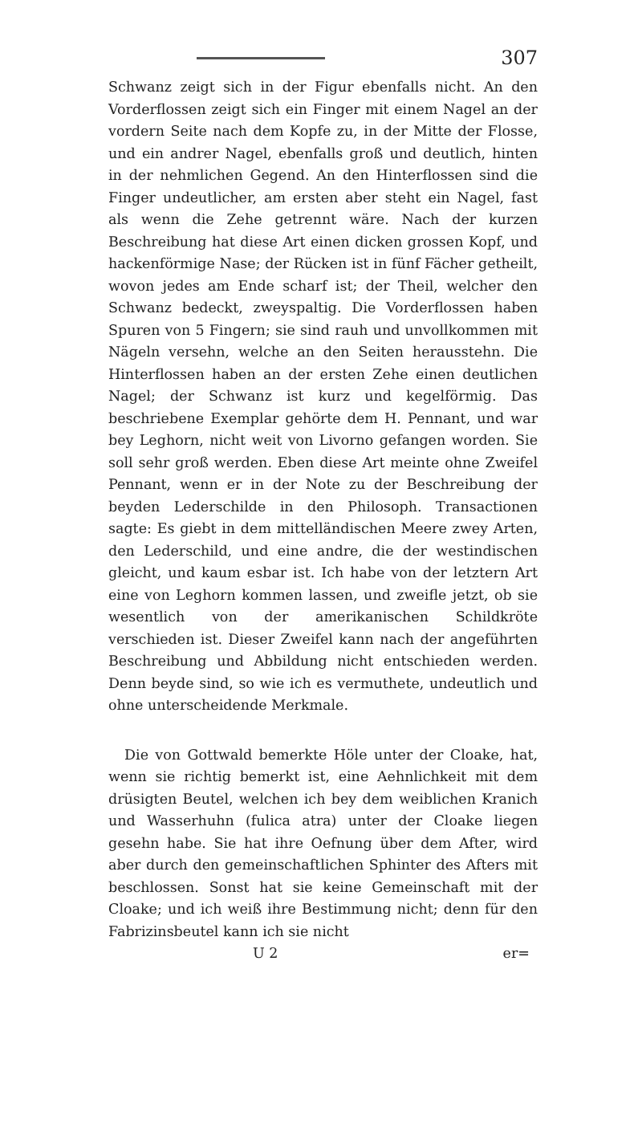307
Schwanz zeigt sich in der Figur ebenfalls nicht. An den Vorderflossen zeigt sich ein Finger mit einem Nagel an der vordern Seite nach dem Kopfe zu, in der Mitte der Flosse, und ein andrer Nagel, ebenfalls groß und deutlich, hinten in der nehmlichen Gegend. An den Hinterflossen sind die Finger undeutlicher, am ersten aber steht ein Nagel, fast als wenn die Zehe getrennt wäre. Nach der kurzen Beschreibung hat diese Art einen dicken grossen Kopf, und hackenförmige Nase; der Rücken ist in fünf Fächer getheilt, wovon jedes am Ende scharf ist; der Theil, welcher den Schwanz bedeckt, zweyspaltig. Die Vorderflossen haben Spuren von 5 Fingern; sie sind rauh und unvollkommen mit Nägeln versehn, welche an den Seiten herausstehn. Die Hinterflossen haben an der ersten Zehe einen deutlichen Nagel; der Schwanz ist kurz und kegelförmig. Das beschriebene Exemplar gehörte dem H. Pennant, und war bey Leghorn, nicht weit von Livorno gefangen worden. Sie soll sehr groß werden. Eben diese Art meinte ohne Zweifel Pennant, wenn er in der Note zu der Beschreibung der beyden Lederschilde in den Philosoph. Transactionen sagte: Es giebt in dem mittelländischen Meere zwey Arten, den Lederschild, und eine andre, die der westindischen gleicht, und kaum esbar ist. Ich habe von der letztern Art eine von Leghorn kommen lassen, und zweifle jetzt, ob sie wesentlich von der amerikanischen Schildkröte verschieden ist. Dieser Zweifel kann nach der angeführten Beschreibung und Abbildung nicht entschieden werden. Denn beyde sind, so wie ich es vermuthete, undeutlich und ohne unterscheidende Merkmale.
Die von Gottwald bemerkte Höle unter der Cloake, hat, wenn sie richtig bemerkt ist, eine Aehnlichkeit mit dem drüsigten Beutel, welchen ich bey dem weiblichen Kranich und Wasserhuhn (fulica atra) unter der Cloake liegen gesehn habe. Sie hat ihre Oefnung über dem After, wird aber durch den gemeinschaftlichen Sphinter des Afters mit beschlossen. Sonst hat sie keine Gemeinschaft mit der Cloake; und ich weiß ihre Bestimmung nicht; denn für den Fabrizinsbeutel kann ich sie nicht
U 2 er=